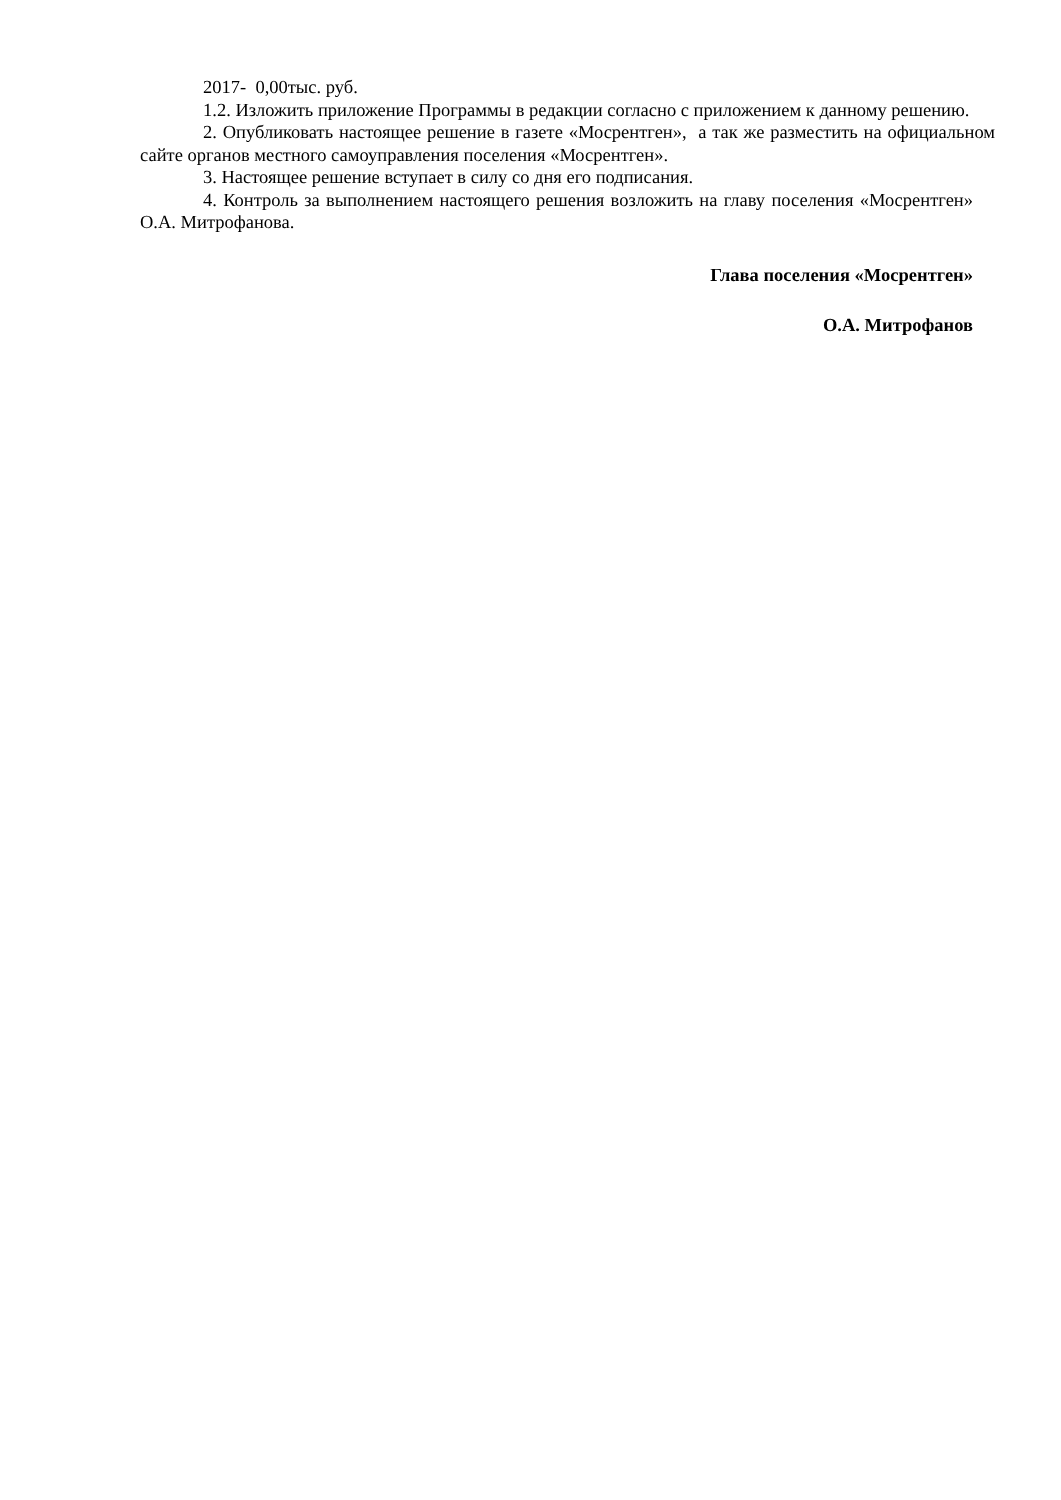2017- 0,00тыс. руб.
1.2. Изложить приложение Программы в редакции согласно с приложением к данному решению.
2. Опубликовать настоящее решение в газете «Мосрентген», а так же разместить на официальном сайте органов местного самоуправления поселения «Мосрентген».
3. Настоящее решение вступает в силу со дня его подписания.
4. Контроль за выполнением настоящего решения возложить на главу поселения «Мосрентген» О.А. Митрофанова.
Глава поселения «Мосрентген»
О.А. Митрофанов